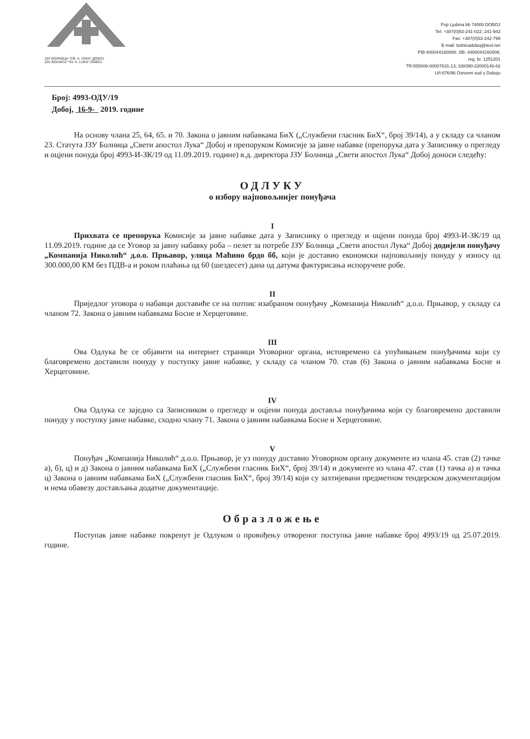ЈЗУ БОЛНИЦА "СВ. А. ЛУКА" ДОБОЈ
JZU BOLNICA "SV. A. LUKA" DOBOJ
Pop Ljubina bb 74000 DOBOJ
Tel: +387(0)53-241-022; 241-943
Fax: +387(0)53-242-799
E-mail: bolnicadoboj@teol.net
PIB:400044160008; JIB: 4400044160008;
reg. br. 1251201
TR:555008-00007631-13; 338390-22000146-82
U/I-676/96 Osnovni sud u Doboju
Број: 4993-ОДУ/19
Добој, 16-9- 2019. године
На основу члана 25, 64, 65. и 70. Закона о јавним набавкама БиХ („Службени гласник БиХ“, број 39/14), а у складу са чланом 23. Статута ЈЗУ Болница „Свети апостол Лука“ Добој и препоруком Комисије за јавне набавке (препорука дата у Записнику о прегледу и оцјени понуда број 4993-И-ЗК/19 од 11.09.2019. године) в.д. директора ЈЗУ Болница „Свети апостол Лука“ Добој доноси следећу:
ОДЛУКУ
о избору најповољнијег понуђача
I
Прихвата се препорука Комисије за јавне набавке дата у Записнику о прегледу и оцјени понуда број 4993-И-ЗК/19 од 11.09.2019. године да се Уговор за јавну набавку роба – пелет за потребе ЈЗУ Болница „Свети апостол Лука“ Добој додијели понуђачу „Компанија Николић“ д.о.о. Прњавор, улица Маћино брдо бб, који је доставио економски најповољнију понуду у износу од 300.000,00 КМ без ПДВ-а и роком плаћања од 60 (шездесет) дана од датума фактурисања испоручене робе.
II
Приједлог уговора о набавци доставиће се на потпис изабраном понуђачу „Компанија Николић“ д.о.о. Прњавор, у складу са чланом 72. Закона о јавним набавкама Босне и Херцеговине.
III
Ова Одлука ће се објавити на интернет страници Уговорног органа, истовремено са упућивањем понуђачима који су благовремено доставили понуду у поступку јавне набавке, у складу са чланом 70. став (6) Закона о јавним набавкама Босне и Херцеговине.
IV
Ова Одлука се заједно са Записником о прегледу и оцјени понуда доставља понуђачима који су благовремено доставили понуду у поступку јавне набавке, сходно члану 71. Закона о јавним набавкама Босне и Херцеговине.
V
Понуђач „Компанија Николић“ д.о.о. Прњавор, је уз понуду доставио Уговорном органу документе из члана 45. став (2) тачке а), б), ц) и д) Закона о јавним набавкама БиХ („Службени гласник БиХ“, број 39/14) и документе из члана 47. став (1) тачка а) и тачка ц) Закона о јавним набавкама БиХ („Службени гласник БиХ“, број 39/14) који су захтијевани предметном тендерском документацијом и нема обавезу достављања додатне документације.
Образложење
Поступак јавне набавке покренут је Одлуком о провођењу отвореног поступка јавне набавке број 4993/19 од 25.07.2019. године.